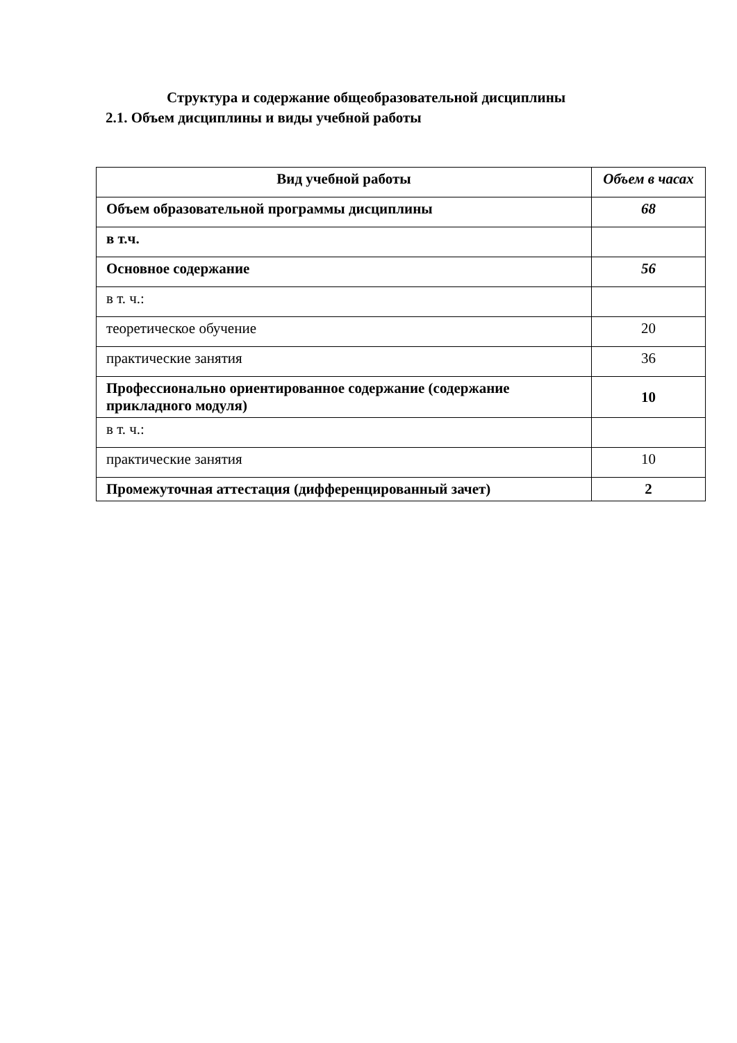Структура и содержание общеобразовательной дисциплины
2.1. Объем дисциплины и виды учебной работы
| Вид учебной работы | Объем в часах |
| --- | --- |
| Объем образовательной программы дисциплины | 68 |
| в т.ч. | |
| Основное содержание | 56 |
| в т. ч.: | |
| теоретическое обучение | 20 |
| практические занятия | 36 |
| Профессионально ориентированное содержание (содержание прикладного модуля) | 10 |
| в т. ч.: | |
| практические занятия | 10 |
| Промежуточная аттестация (дифференцированный зачет) | 2 |